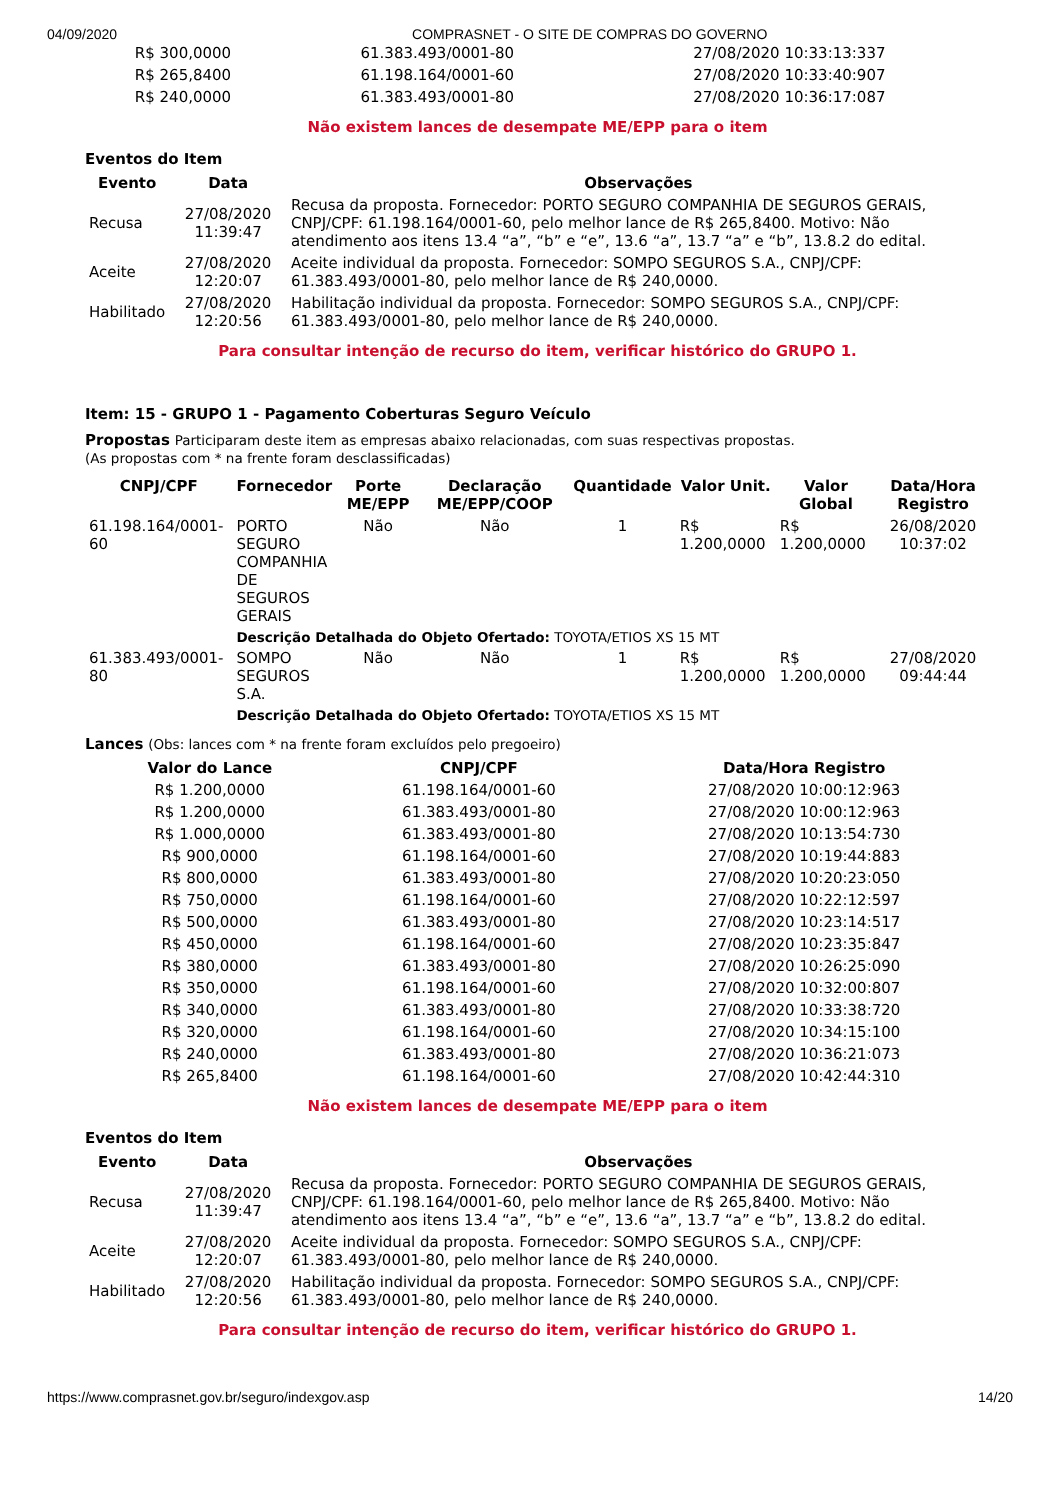04/09/2020 COMPRASNET - O SITE DE COMPRAS DO GOVERNO
| R$ 300,0000 | 61.383.493/0001-80 | 27/08/2020 10:33:13:337 |
| R$ 265,8400 | 61.198.164/0001-60 | 27/08/2020 10:33:40:907 |
| R$ 240,0000 | 61.383.493/0001-80 | 27/08/2020 10:36:17:087 |
Não existem lances de desempate ME/EPP para o item
Eventos do Item
| Evento | Data | Observações |
| --- | --- | --- |
| Recusa | 27/08/2020 11:39:47 | Recusa da proposta. Fornecedor: PORTO SEGURO COMPANHIA DE SEGUROS GERAIS, CNPJ/CPF: 61.198.164/0001-60, pelo melhor lance de R$ 265,8400. Motivo: Não atendimento aos itens 13.4 “a”, “b” e “e”, 13.6 “a”, 13.7 “a” e “b”, 13.8.2 do edital. |
| Aceite | 27/08/2020 12:20:07 | Aceite individual da proposta. Fornecedor: SOMPO SEGUROS S.A., CNPJ/CPF: 61.383.493/0001-80, pelo melhor lance de R$ 240,0000. |
| Habilitado | 27/08/2020 12:20:56 | Habilitação individual da proposta. Fornecedor: SOMPO SEGUROS S.A., CNPJ/CPF: 61.383.493/0001-80, pelo melhor lance de R$ 240,0000. |
Para consultar intenção de recurso do item, verificar histórico do GRUPO 1.
Item: 15 - GRUPO 1 - Pagamento Coberturas Seguro Veículo
Propostas Participaram deste item as empresas abaixo relacionadas, com suas respectivas propostas.
(As propostas com * na frente foram desclassificadas)
| CNPJ/CPF | Fornecedor | Porte ME/EPP | Declaração ME/EPP/COOP | Quantidade | Valor Unit. | Valor Global | Data/Hora Registro |
| --- | --- | --- | --- | --- | --- | --- | --- |
| 61.198.164/0001-60 | PORTO SEGURO COMPANHIA DE SEGUROS GERAIS | Não | Não | 1 | R$ 1.200,0000 | R$ 1.200,0000 | 26/08/2020 10:37:02 |
| | Descrição Detalhada do Objeto Ofertado: TOYOTA/ETIOS XS 15 MT | | | | | | |
| 61.383.493/0001-80 | SOMPO SEGUROS S.A. | Não | Não | 1 | R$ 1.200,0000 | R$ 1.200,0000 | 27/08/2020 09:44:44 |
| | Descrição Detalhada do Objeto Ofertado: TOYOTA/ETIOS XS 15 MT | | | | | | |
Lances (Obs: lances com * na frente foram excluídos pelo pregoeiro)
| Valor do Lance | CNPJ/CPF | Data/Hora Registro |
| --- | --- | --- |
| R$ 1.200,0000 | 61.198.164/0001-60 | 27/08/2020 10:00:12:963 |
| R$ 1.200,0000 | 61.383.493/0001-80 | 27/08/2020 10:00:12:963 |
| R$ 1.000,0000 | 61.383.493/0001-80 | 27/08/2020 10:13:54:730 |
| R$ 900,0000 | 61.198.164/0001-60 | 27/08/2020 10:19:44:883 |
| R$ 800,0000 | 61.383.493/0001-80 | 27/08/2020 10:20:23:050 |
| R$ 750,0000 | 61.198.164/0001-60 | 27/08/2020 10:22:12:597 |
| R$ 500,0000 | 61.383.493/0001-80 | 27/08/2020 10:23:14:517 |
| R$ 450,0000 | 61.198.164/0001-60 | 27/08/2020 10:23:35:847 |
| R$ 380,0000 | 61.383.493/0001-80 | 27/08/2020 10:26:25:090 |
| R$ 350,0000 | 61.198.164/0001-60 | 27/08/2020 10:32:00:807 |
| R$ 340,0000 | 61.383.493/0001-80 | 27/08/2020 10:33:38:720 |
| R$ 320,0000 | 61.198.164/0001-60 | 27/08/2020 10:34:15:100 |
| R$ 240,0000 | 61.383.493/0001-80 | 27/08/2020 10:36:21:073 |
| R$ 265,8400 | 61.198.164/0001-60 | 27/08/2020 10:42:44:310 |
Não existem lances de desempate ME/EPP para o item
Eventos do Item
| Evento | Data | Observações |
| --- | --- | --- |
| Recusa | 27/08/2020 11:39:47 | Recusa da proposta. Fornecedor: PORTO SEGURO COMPANHIA DE SEGUROS GERAIS, CNPJ/CPF: 61.198.164/0001-60, pelo melhor lance de R$ 265,8400. Motivo: Não atendimento aos itens 13.4 “a”, “b” e “e”, 13.6 “a”, 13.7 “a” e “b”, 13.8.2 do edital. |
| Aceite | 27/08/2020 12:20:07 | Aceite individual da proposta. Fornecedor: SOMPO SEGUROS S.A., CNPJ/CPF: 61.383.493/0001-80, pelo melhor lance de R$ 240,0000. |
| Habilitado | 27/08/2020 12:20:56 | Habilitação individual da proposta. Fornecedor: SOMPO SEGUROS S.A., CNPJ/CPF: 61.383.493/0001-80, pelo melhor lance de R$ 240,0000. |
Para consultar intenção de recurso do item, verificar histórico do GRUPO 1.
https://www.comprasnet.gov.br/seguro/indexgov.asp 14/20